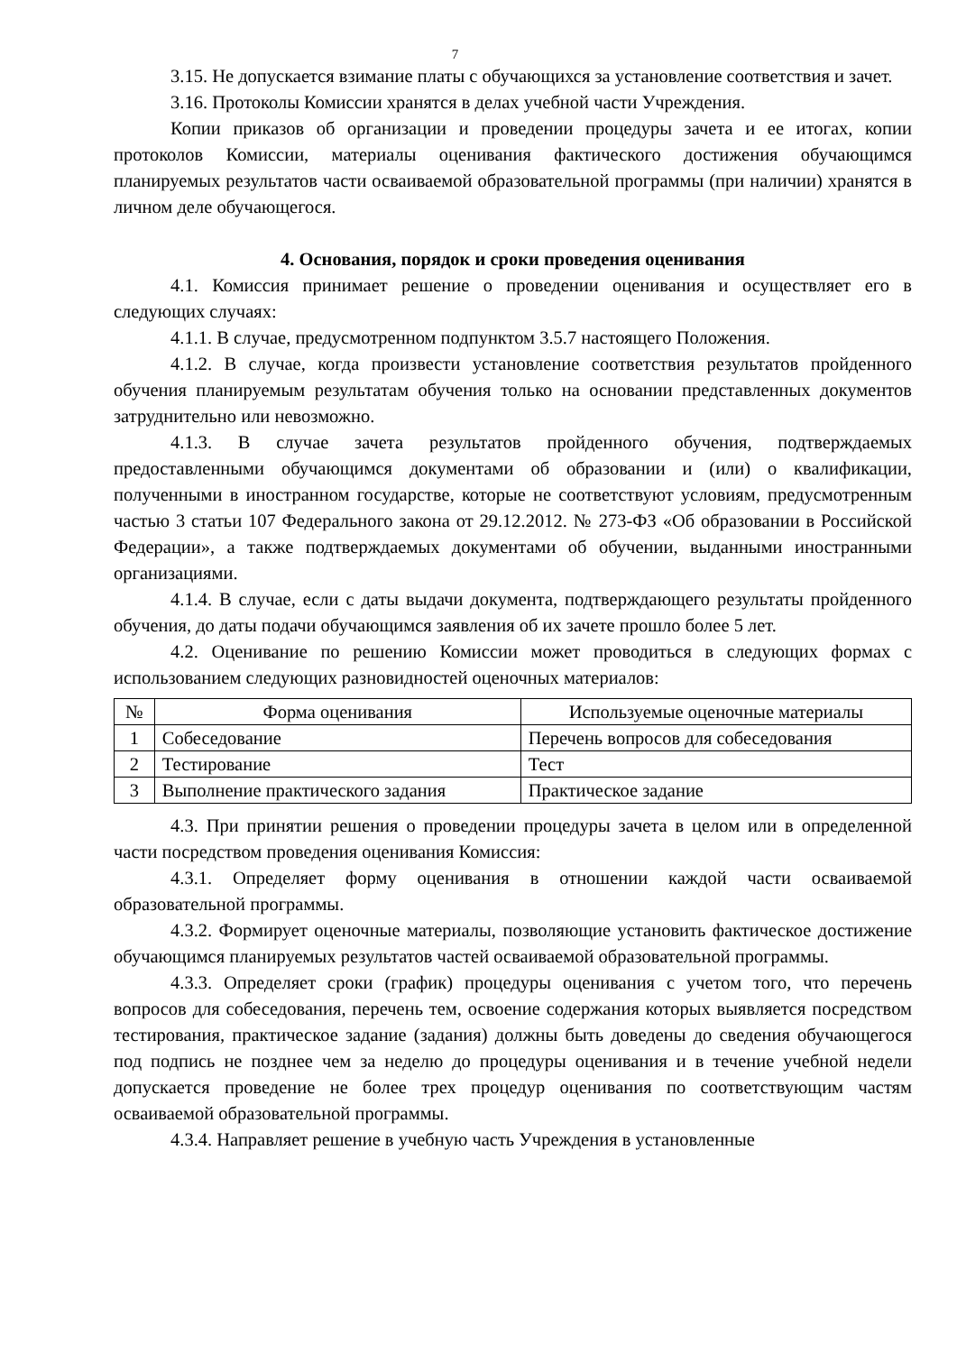7
3.15. Не допускается взимание платы с обучающихся за установление соответствия и зачет.
3.16. Протоколы Комиссии хранятся в делах учебной части Учреждения.
Копии приказов об организации и проведении процедуры зачета и ее итогах, копии протоколов Комиссии, материалы оценивания фактического достижения обучающимся планируемых результатов части осваиваемой образовательной программы (при наличии) хранятся в личном деле обучающегося.
4. Основания, порядок и сроки проведения оценивания
4.1. Комиссия принимает решение о проведении оценивания и осуществляет его в следующих случаях:
4.1.1. В случае, предусмотренном подпунктом 3.5.7 настоящего Положения.
4.1.2. В случае, когда произвести установление соответствия результатов пройденного обучения планируемым результатам обучения только на основании представленных документов затруднительно или невозможно.
4.1.3. В случае зачета результатов пройденного обучения, подтверждаемых предоставленными обучающимся документами об образовании и (или) о квалификации, полученными в иностранном государстве, которые не соответствуют условиям, предусмотренным частью 3 статьи 107 Федерального закона от 29.12.2012. № 273-ФЗ «Об образовании в Российской Федерации», а также подтверждаемых документами об обучении, выданными иностранными организациями.
4.1.4. В случае, если с даты выдачи документа, подтверждающего результаты пройденного обучения, до даты подачи обучающимся заявления об их зачете прошло более 5 лет.
4.2. Оценивание по решению Комиссии может проводиться в следующих формах с использованием следующих разновидностей оценочных материалов:
| № | Форма оценивания | Используемые оценочные материалы |
| --- | --- | --- |
| 1 | Собеседование | Перечень вопросов для собеседования |
| 2 | Тестирование | Тест |
| 3 | Выполнение практического задания | Практическое задание |
4.3. При принятии решения о проведении процедуры зачета в целом или в определенной части посредством проведения оценивания Комиссия:
4.3.1. Определяет форму оценивания в отношении каждой части осваиваемой образовательной программы.
4.3.2. Формирует оценочные материалы, позволяющие установить фактическое достижение обучающимся планируемых результатов частей осваиваемой образовательной программы.
4.3.3. Определяет сроки (график) процедуры оценивания с учетом того, что перечень вопросов для собеседования, перечень тем, освоение содержания которых выявляется посредством тестирования, практическое задание (задания) должны быть доведены до сведения обучающегося под подпись не позднее чем за неделю до процедуры оценивания и в течение учебной недели допускается проведение не более трех процедур оценивания по соответствующим частям осваиваемой образовательной программы.
4.3.4. Направляет решение в учебную часть Учреждения в установленные